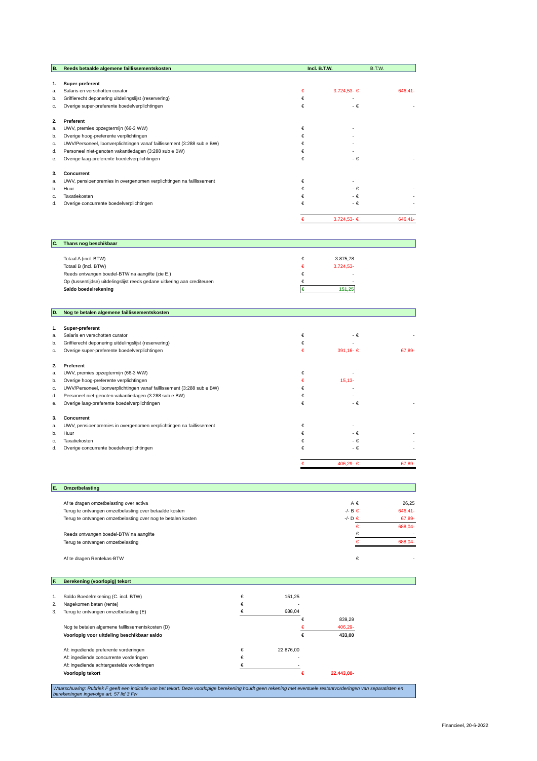| B. | Reeds betaalde algemene faillissementskosten | | | | Incl. B.T.W. | B.T.W. | |
| 1. | Super-preferent | | | | | | |
| a. | Salaris en verschotten curator | | | € | 3.724,53- | € | 646,41- |
| b. | Griffierecht deponering uitdelingslijst (reservering) | | | € | - | | |
| c. | Overige super-preferente boedelverplichtingen | | | € | - | € | - |
| 2. | Preferent | | | | | | |
| a. | UWV, premies opzegtermijn (66-3 WW) | | | € | - | | |
| b. | Overige hoog-preferente verplichtingen | | | € | - | | |
| c. | UWV/Personeel, loonverplichtingen vanaf faillissement (3:288 sub e BW) | | | € | - | | |
| d. | Personeel niet-genoten vakantiedagen (3:288 sub e BW) | | | € | - | | |
| e. | Overige laag-preferente boedelverplichtingen | | | € | - | € | - |
| 3. | Concurrent | | | | | | |
| a. | UWV, pensioenpremies in overgenomen verplichtingen na faillissement | | | € | - | | |
| b. | Huur | | | € | - | € | - |
| c. | Taxatiekosten | | | € | - | € | - |
| d. | Overige concurrente boedelverplichtingen | | | € | - | € | - |
| | | | | € | 3.724,53- | € | 646,41- |
| C. | Thans nog beschikbaar | | | | | | |
| | Totaal A (incl. BTW) | | | € | 3.875,78 | | |
| | Totaal B (incl. BTW) | | | € | 3.724,53- | | |
| | Reeds ontvangen boedel-BTW na aangifte (zie E.) | | | € | - | | |
| | Op (tussentijdse) uitdelingslijst reeds gedane uitkering aan crediteuren | | | € | - | | |
| | Saldo boedelrekening | | | € | 151,25 | | |
| D. | Nog te betalen algemene faillissementskosten | | | | | | |
| 1. | Super-preferent | | | | | | |
| a. | Salaris en verschotten curator | | | € | - | € | - |
| b. | Griffierecht deponering uitdelingslijst (reservering) | | | € | - | | |
| c. | Overige super-preferente boedelverplichtingen | | | € | 391,16- | € | 67,89- |
| 2. | Preferent | | | | | | |
| a. | UWV, premies opzegtermijn (66-3 WW) | | | € | - | | |
| b. | Overige hoog-preferente verplichtingen | | | € | 15,13- | | |
| c. | UWV/Personeel, loonverplichtingen vanaf faillissement (3:288 sub e BW) | | | € | - | | |
| d. | Personeel niet-genoten vakantiedagen (3:288 sub e BW) | | | € | - | | |
| e. | Overige laag-preferente boedelverplichtingen | | | € | - | € | - |
| 3. | Concurrent | | | | | | |
| a. | UWV, pensioenpremies in overgenomen verplichtingen na faillissement | | | € | - | | |
| b. | Huur | | | € | - | € | - |
| c. | Taxatiekosten | | | € | - | € | - |
| d. | Overige concurrente boedelverplichtingen | | | € | - | € | - |
| | | | | € | 406,29- | € | 67,89- |
| E. | Omzetbelasting | | | | | | |
| | Af te dragen omzetbelasting over activa | | | | A | € | 26,25 |
| | Terug te ontvangen omzetbelasting over betaalde kosten | | | | -/- B | € | 646,41- |
| | Terug te ontvangen omzetbelasting over nog te betalen kosten | | | | -/- D | € | 67,89- |
| | | | | | | € | 688,04- |
| | Reeds ontvangen boedel-BTW na aangifte | | | | | € | - |
| | Terug te ontvangen omzetbelasting | | | | | € | 688,04- |
| | Af te dragen Rentekas-BTW | | | | | € | - |
| F. | Berekening (voorlopig) tekort | | | | | | |
| 1. | Saldo Boedelrekening (C. incl. BTW) | € | 151,25 | | | | |
| 2. | Nagekomen baten (rente) | € | - | | | | |
| 3. | Terug te ontvangen omzetbelasting (E) | € | 688,04 | | | | |
| | | | | € | 839,29 | | |
| | Nog te betalen algemene faillissementskosten (D) | | | € | 406,29- | | |
| | Voorlopig voor uitdeling beschikbaar saldo | | | € | 433,00 | | |
| | Af: ingediende preferente vorderingen | € | 22.876,00 | | | | |
| | Af: ingediende concurrente vorderingen | € | - | | | | |
| | Af: ingediende achtergestelde vorderingen | € | - | | | | |
| | Voorlopig tekort | | | € | 22.443,00- | | |
Waarschuwing: Rubriek F geeft een indicatie van het tekort. Deze voorlopige berekening houdt geen rekening met eventuele restantvorderingen van separatisten en berekeningen ingevolge art. 57 lid 3 Fw
Financieel, 20-6-2022